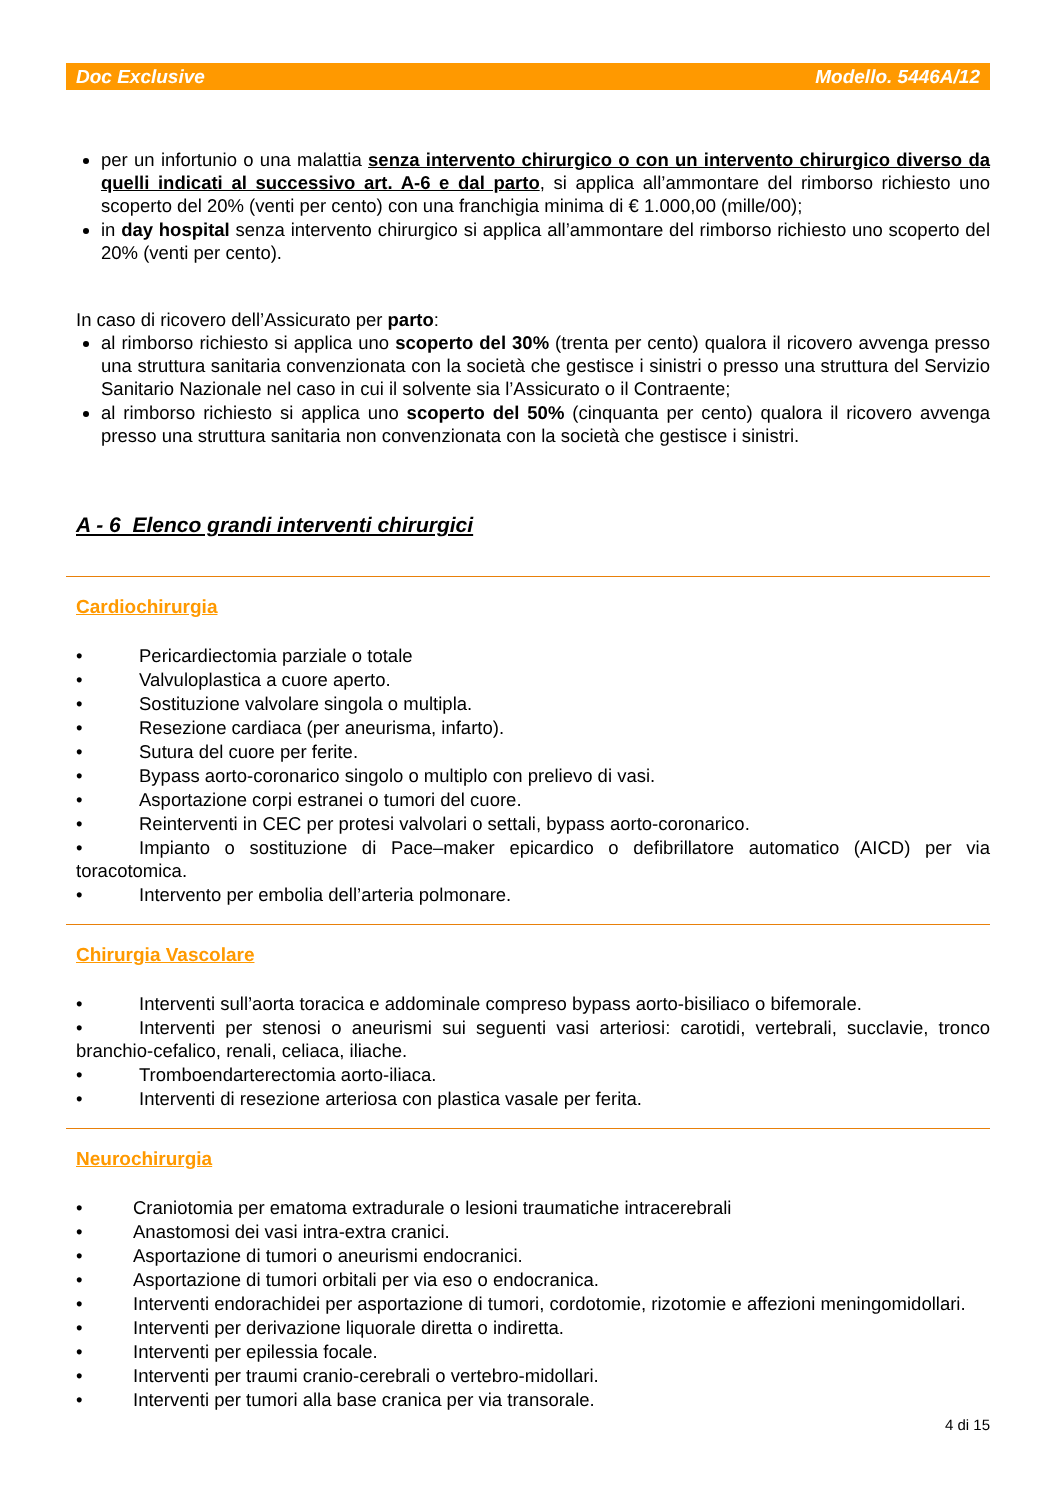Doc Exclusive Modello. 5446A/12
per un infortunio o una malattia senza intervento chirurgico o con un intervento chirurgico diverso da quelli indicati al successivo art. A-6 e dal parto, si applica all’ammontare del rimborso richiesto uno scoperto del 20% (venti per cento) con una franchigia minima di € 1.000,00 (mille/00);
in day hospital senza intervento chirurgico si applica all’ammontare del rimborso richiesto uno scoperto del 20% (venti per cento).
In caso di ricovero dell’Assicurato per parto:
al rimborso richiesto si applica uno scoperto del 30% (trenta per cento) qualora il ricovero avvenga presso una struttura sanitaria convenzionata con la società che gestisce i sinistri o presso una struttura del Servizio Sanitario Nazionale nel caso in cui il solvente sia l’Assicurato o il Contraente;
al rimborso richiesto si applica uno scoperto del 50% (cinquanta per cento) qualora il ricovero avvenga presso una struttura sanitaria non convenzionata con la società che gestisce i sinistri.
A - 6 Elenco grandi interventi chirurgici
Cardiochirurgia
• Pericardiectomia parziale o totale
• Valvuloplastica a cuore aperto.
• Sostituzione valvolare singola o multipla.
• Resezione cardiaca (per aneurisma, infarto).
• Sutura del cuore per ferite.
• Bypass aorto-coronarico singolo o multiplo con prelievo di vasi.
• Asportazione corpi estranei o tumori del cuore.
• Reinterventi in CEC per protesi valvolari o settali, bypass aorto-coronarico.
• Impianto o sostituzione di Pace–maker epicardico o defibrillatore automatico (AICD) per via toracotomica.
• Intervento per embolia dell’arteria polmonare.
Chirurgia Vascolare
• Interventi sull’aorta toracica e addominale compreso bypass aorto-bisiliaco o bifemorale.
• Interventi per stenosi o aneurismi sui seguenti vasi arteriosi: carotidi, vertebrali, succlavie, tronco branchio-cefalico, renali, celiaca, iliache.
• Tromboendarterectomia aorto-iliaca.
• Interventi di resezione arteriosa con plastica vasale per ferita.
Neurochirurgia
• Craniotomia per ematoma extradurale o lesioni traumatiche intracerebrali
• Anastomosi dei vasi intra-extra cranici.
• Asportazione di tumori o aneurismi endocranici.
• Asportazione di tumori orbitali per via eso o endocranica.
• Interventi endorachidei per asportazione di tumori, cordotomie, rizotomie e affezioni meningomidollari.
• Interventi per derivazione liquorale diretta o indiretta.
• Interventi per epilessia focale.
• Interventi per traumi cranio-cerebrali o vertebro-midollari.
• Interventi per tumori alla base cranica per via transorale.
4 di 15